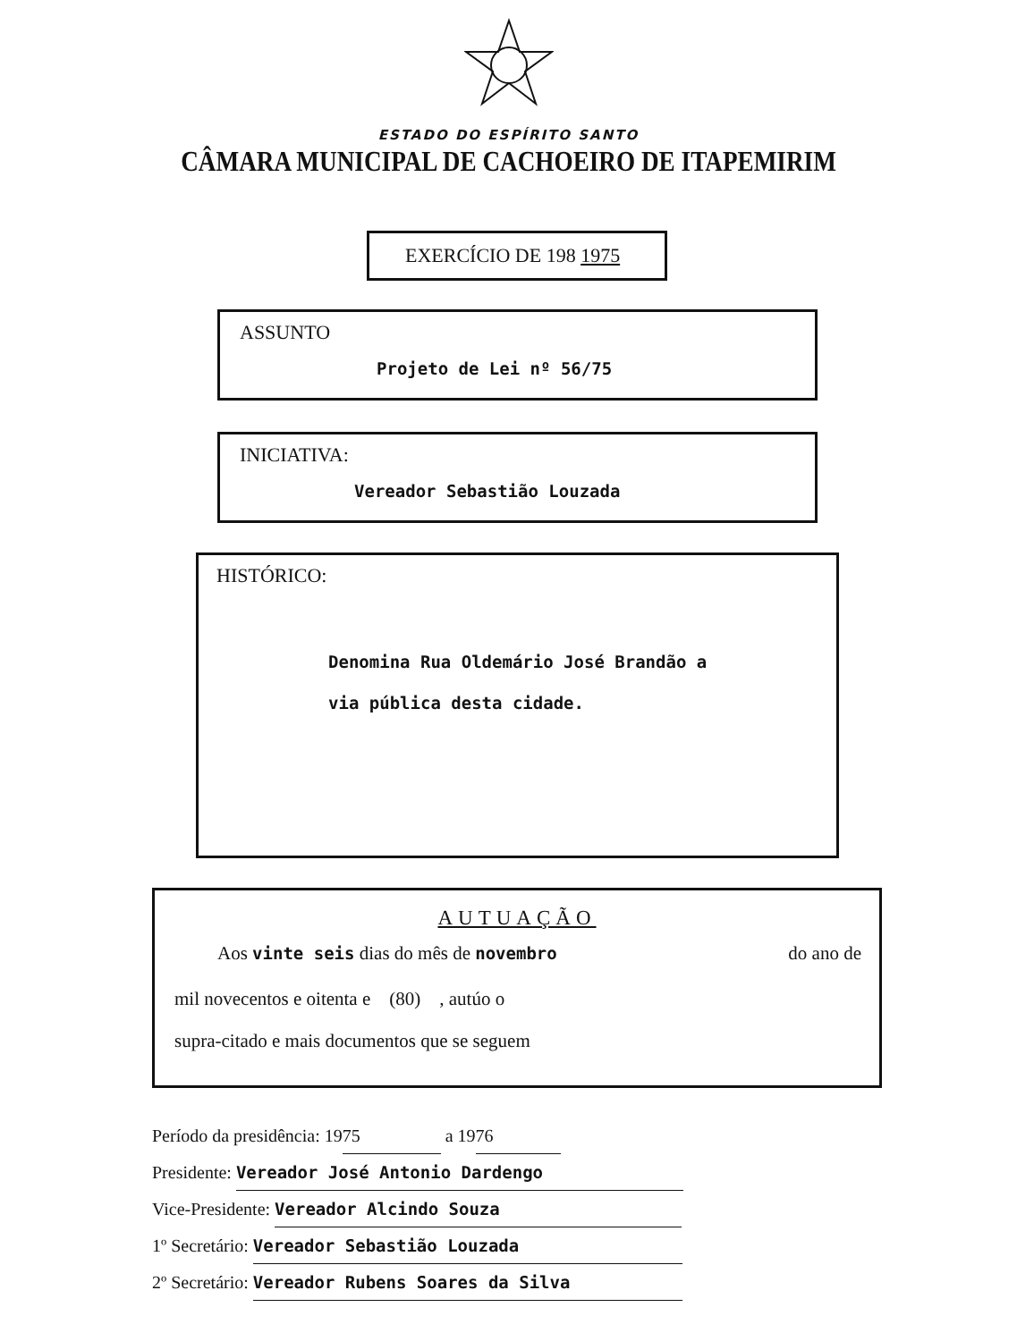ESTADO DO ESPÍRITO SANTO
CÂMARA MUNICIPAL DE CACHOEIRO DE ITAPEMIRIM
EXERCÍCIO DE 198 1975
ASSUNTO
Projeto de Lei nº 56/75
INICIATIVA:
Vereador Sebastião Louzada
HISTÓRICO:
Denomina Rua Oldemário José Brandão a
via pública desta cidade.
AUTUAÇÃO
Aos vinte seis dias do mês de novembro do ano de
mil novecentos e oitenta e (80) , autúo o
supra-citado e mais documentos que se seguem
Período da presidência: 19 75 a 19 76
Presidente: Vereador José Antonio Dardengo
Vice-Presidente: Vereador Alcindo Souza
1º Secretário: Vereador Sebastião Louzada
2º Secretário: Vereador Rubens Soares da Silva